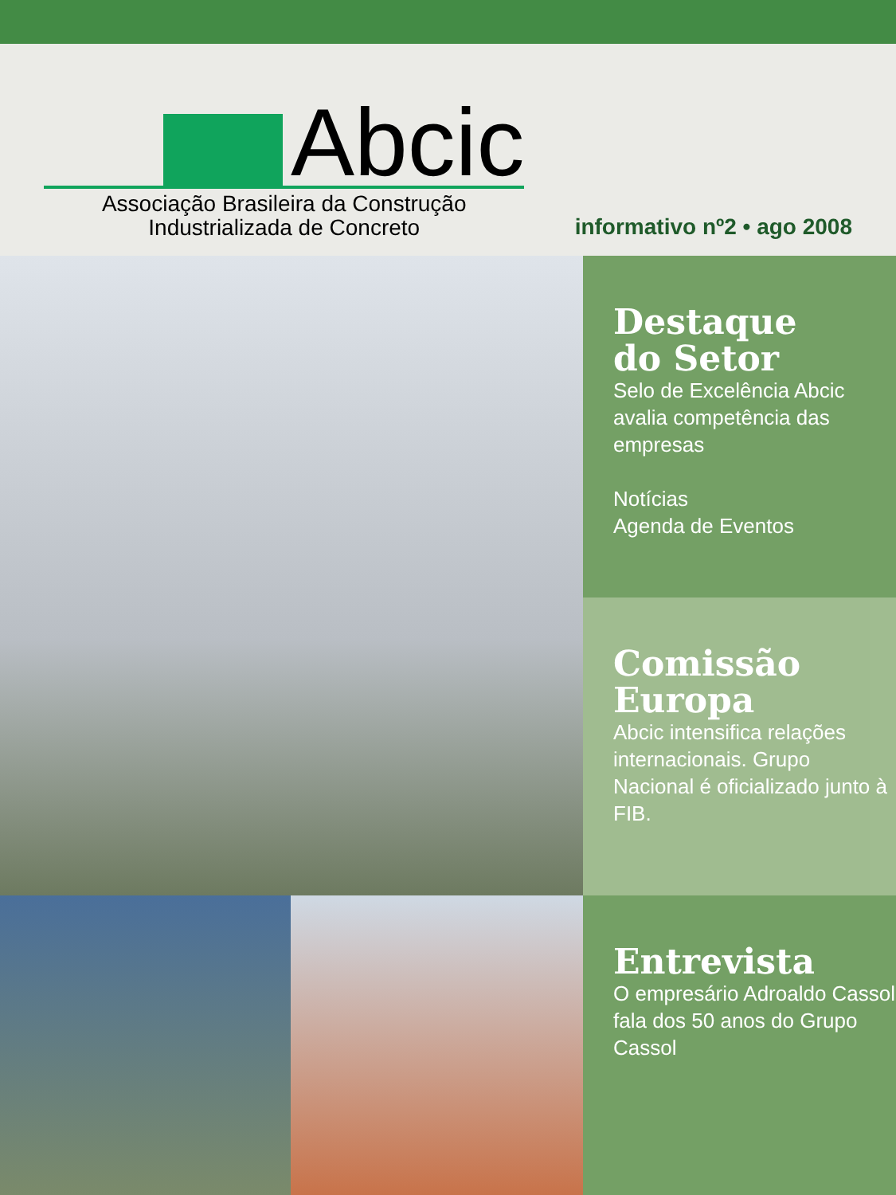Abcic
Associação Brasileira da Construção
Industrializada de Concreto
informativo nº2 • ago 2008
Destaque
do Setor
Selo de Excelência Abcic avalia competência das empresas
Notícias
Agenda de Eventos
Comissão Europa
Abcic intensifica relações internacionais. Grupo Nacional é oficializado junto à FIB.
Entrevista
O empresário Adroaldo Cassol fala dos 50 anos do Grupo Cassol